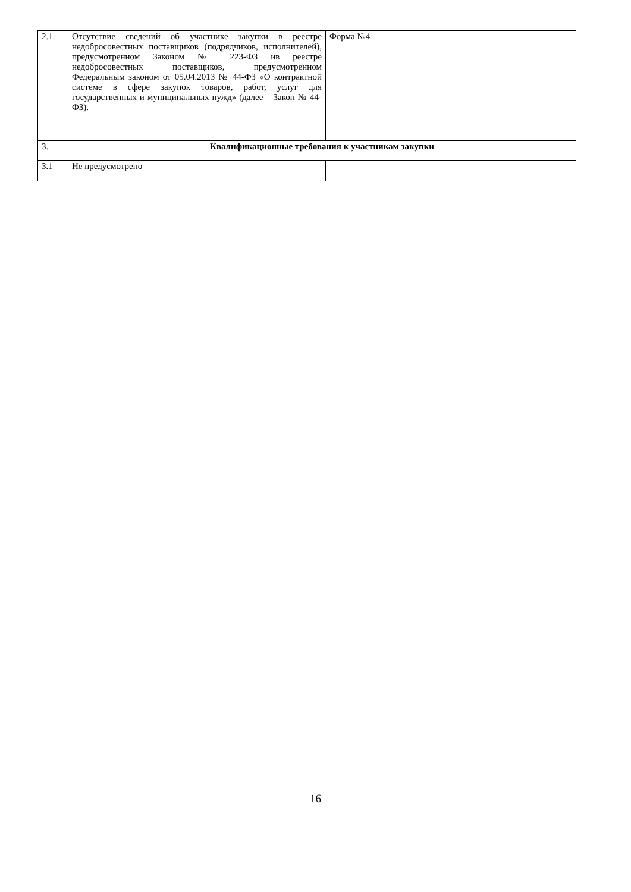| 2.1. | Отсутствие сведений об участнике закупки в реестре недобросовестных поставщиков (подрядчиков, исполнителей), предусмотренном Законом № 223-ФЗ ив реестре недобросовестных поставщиков, предусмотренном Федеральным законом от 05.04.2013 № 44-ФЗ «О контрактной системе в сфере закупок товаров, работ, услуг для государственных и муниципальных нужд» (далее – Закон № 44-ФЗ). | Форма №4 |
| 3. | Квалификационные требования к участникам закупки | |
| 3.1 | Не предусмотрено | |
16